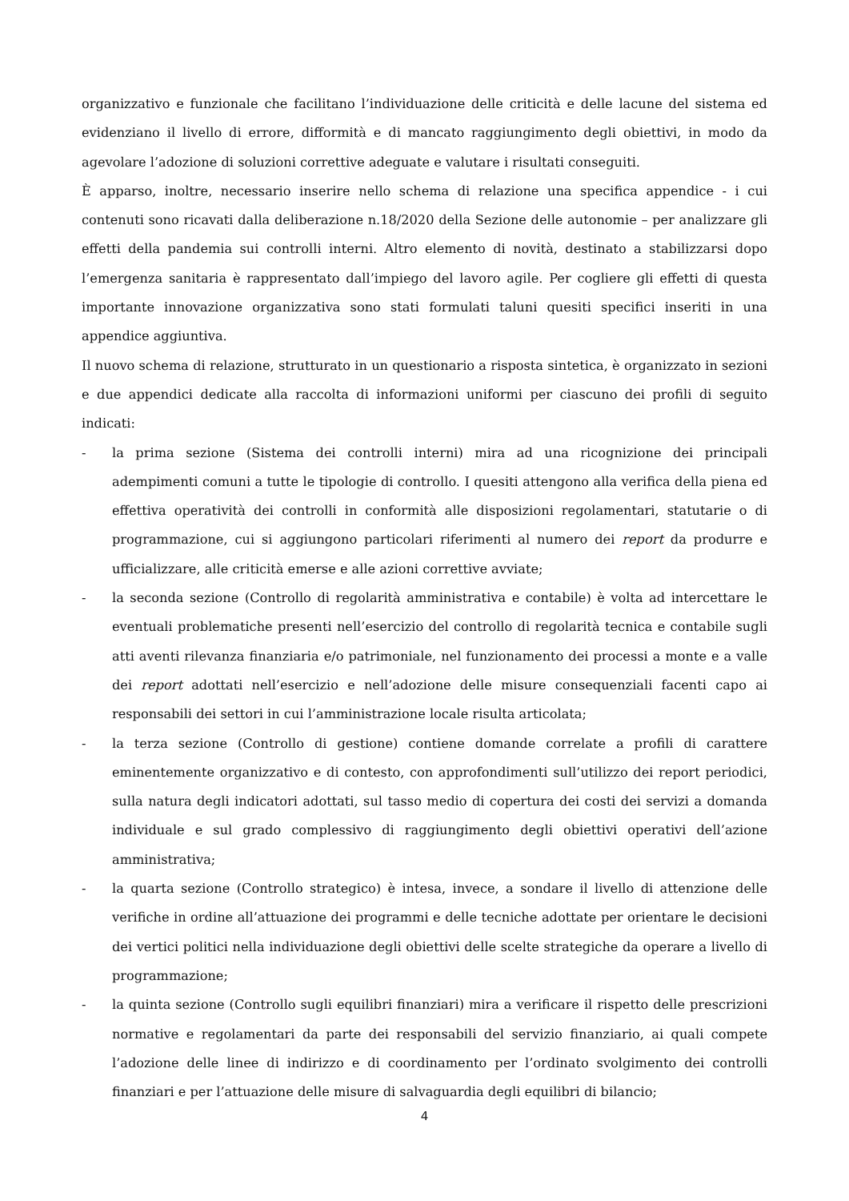organizzativo e funzionale che facilitano l’individuazione delle criticità e delle lacune del sistema ed evidenziano il livello di errore, difformità e di mancato raggiungimento degli obiettivi, in modo da agevolare l’adozione di soluzioni correttive adeguate e valutare i risultati conseguiti.
È apparso, inoltre, necessario inserire nello schema di relazione una specifica appendice - i cui contenuti sono ricavati dalla deliberazione n.18/2020 della Sezione delle autonomie – per analizzare gli effetti della pandemia sui controlli interni. Altro elemento di novità, destinato a stabilizzarsi dopo l’emergenza sanitaria è rappresentato dall’impiego del lavoro agile. Per cogliere gli effetti di questa importante innovazione organizzativa sono stati formulati taluni quesiti specifici inseriti in una appendice aggiuntiva.
Il nuovo schema di relazione, strutturato in un questionario a risposta sintetica, è organizzato in sezioni e due appendici dedicate alla raccolta di informazioni uniformi per ciascuno dei profili di seguito indicati:
- la prima sezione (Sistema dei controlli interni) mira ad una ricognizione dei principali adempimenti comuni a tutte le tipologie di controllo. I quesiti attengono alla verifica della piena ed effettiva operatività dei controlli in conformità alle disposizioni regolamentari, statutarie o di programmazione, cui si aggiungono particolari riferimenti al numero dei report da produrre e ufficializzare, alle criticità emerse e alle azioni correttive avviate;
- la seconda sezione (Controllo di regolarità amministrativa e contabile) è volta ad intercettare le eventuali problematiche presenti nell’esercizio del controllo di regolarità tecnica e contabile sugli atti aventi rilevanza finanziaria e/o patrimoniale, nel funzionamento dei processi a monte e a valle dei report adottati nell’esercizio e nell’adozione delle misure consequenziali facenti capo ai responsabili dei settori in cui l’amministrazione locale risulta articolata;
- la terza sezione (Controllo di gestione) contiene domande correlate a profili di carattere eminentemente organizzativo e di contesto, con approfondimenti sull’utilizzo dei report periodici, sulla natura degli indicatori adottati, sul tasso medio di copertura dei costi dei servizi a domanda individuale e sul grado complessivo di raggiungimento degli obiettivi operativi dell’azione amministrativa;
- la quarta sezione (Controllo strategico) è intesa, invece, a sondare il livello di attenzione delle verifiche in ordine all’attuazione dei programmi e delle tecniche adottate per orientare le decisioni dei vertici politici nella individuazione degli obiettivi delle scelte strategiche da operare a livello di programmazione;
- la quinta sezione (Controllo sugli equilibri finanziari) mira a verificare il rispetto delle prescrizioni normative e regolamentari da parte dei responsabili del servizio finanziario, ai quali compete l’adozione delle linee di indirizzo e di coordinamento per l’ordinato svolgimento dei controlli finanziari e per l’attuazione delle misure di salvaguardia degli equilibri di bilancio;
4